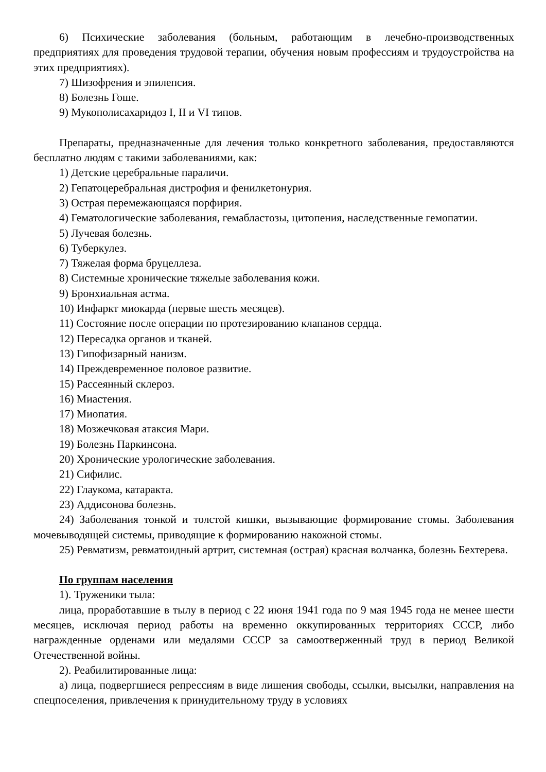6) Психические заболевания (больным, работающим в лечебно-производственных предприятиях для проведения трудовой терапии, обучения новым профессиям и трудоустройства на этих предприятиях).
7) Шизофрения и эпилепсия.
8) Болезнь Гоше.
9) Мукополисахаридоз I, II и VI типов.
Препараты, предназначенные для лечения только конкретного заболевания, предоставляются бесплатно людям с такими заболеваниями, как:
1) Детские церебральные параличи.
2) Гепатоцеребральная дистрофия и фенилкетонурия.
3) Острая перемежающаяся порфирия.
4) Гематологические заболевания, гемабластозы, цитопения, наследственные гемопатии.
5) Лучевая болезнь.
6) Туберкулез.
7) Тяжелая форма бруцеллеза.
8) Системные хронические тяжелые заболевания кожи.
9) Бронхиальная астма.
10) Инфаркт миокарда (первые шесть месяцев).
11) Состояние после операции по протезированию клапанов сердца.
12) Пересадка органов и тканей.
13) Гипофизарный нанизм.
14) Преждевременное половое развитие.
15) Рассеянный склероз.
16) Миастения.
17) Миопатия.
18) Мозжечковая атаксия Мари.
19) Болезнь Паркинсона.
20) Хронические урологические заболевания.
21) Сифилис.
22) Глаукома, катаракта.
23) Аддисонова болезнь.
24) Заболевания тонкой и толстой кишки, вызывающие формирование стомы. Заболевания мочевыводящей системы, приводящие к формированию накожной стомы.
25) Ревматизм, ревматоидный артрит, системная (острая) красная волчанка, болезнь Бехтерева.
По группам населения
1). Труженики тыла:
лица, проработавшие в тылу в период с 22 июня 1941 года по 9 мая 1945 года не менее шести месяцев, исключая период работы на временно оккупированных территориях СССР, либо награжденные орденами или медалями СССР за самоотверженный труд в период Великой Отечественной войны.
2). Реабилитированные лица:
а) лица, подвергшиеся репрессиям в виде лишения свободы, ссылки, высылки, направления на спецпоселения, привлечения к принудительному труду в условиях